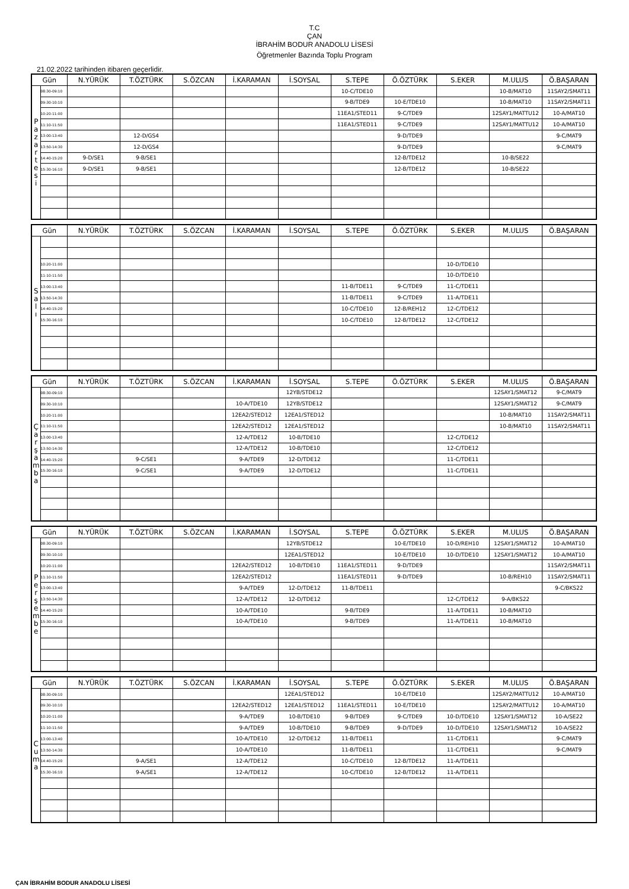T.C
ÇAN
İBRAHİM BODUR ANADOLU LİSESİ
Öğretmenler Bazında Toplu Program
21.02.2022 tarihinden itibaren geçerlidir.
| Gün | | N.YÜRÜK | T.ÖZTÜRK | S.ÖZCAN | İ.KARAMAN | İ.SOYSAL | S.TEPE | Ö.ÖZTÜRK | S.EKER | M.ULUS | Ö.BAŞARAN |
| --- | --- | --- | --- | --- | --- | --- | --- | --- | --- | --- | --- |
| P a z a r t e s i | 08:30-09:10 | | | | | | 10-C/TDE10 | | | 10-B/MAT10 | 11SAY2/SMAT11 |
| | 09:30-10:10 | | | | | | 9-B/TDE9 | 10-E/TDE10 | | 10-B/MAT10 | 11SAY2/SMAT11 |
| | 10:20-11:00 | | | | | | 11EA1/STED11 | 9-C/TDE9 | | 12SAY1/MATTU12 | 10-A/MAT10 |
| | 11:10-11:50 | | | | | | 11EA1/STED11 | 9-C/TDE9 | | 12SAY1/MATTU12 | 10-A/MAT10 |
| | 13:00-13:40 | | 12-D/GS4 | | | | | 9-D/TDE9 | | | 9-C/MAT9 |
| | 13:50-14:30 | | 12-D/GS4 | | | | | 9-D/TDE9 | | | 9-C/MAT9 |
| | 14:40-15:20 | 9-D/SE1 | 9-B/SE1 | | | | | 12-B/TDE12 | | 10-B/SE22 | |
| | 15:30-16:10 | 9-D/SE1 | 9-B/SE1 | | | | | 12-B/TDE12 | | 10-B/SE22 | |
| Gün | | N.YÜRÜK | T.ÖZTÜRK | S.ÖZCAN | İ.KARAMAN | İ.SOYSAL | S.TEPE | Ö.ÖZTÜRK | S.EKER | M.ULUS | Ö.BAŞARAN |
| --- | --- | --- | --- | --- | --- | --- | --- | --- | --- | --- | --- |
| S a l ı | | | | | | | | | | | |
| | 10:20-11:00 | | | | | | | | 10-D/TDE10 | | |
| | 11:10-11:50 | | | | | | | | 10-D/TDE10 | | |
| | 13:00-13:40 | | | | | | 11-B/TDE11 | 9-C/TDE9 | 11-C/TDE11 | | |
| | 13:50-14:30 | | | | | | 11-B/TDE11 | 9-C/TDE9 | 11-A/TDE11 | | |
| | 14:40-15:20 | | | | | | 10-C/TDE10 | 12-B/REH12 | 12-C/TDE12 | | |
| | 15:30-16:10 | | | | | | 10-C/TDE10 | 12-B/TDE12 | 12-C/TDE12 | | |
| Gün | | N.YÜRÜK | T.ÖZTÜRK | S.ÖZCAN | İ.KARAMAN | İ.SOYSAL | S.TEPE | Ö.ÖZTÜRK | S.EKER | M.ULUS | Ö.BAŞARAN |
| --- | --- | --- | --- | --- | --- | --- | --- | --- | --- | --- | --- |
| Ç a r ş a m b a | 08:30-09:10 | | | | | 12YB/STDE12 | | | | 12SAY1/SMAT12 | 9-C/MAT9 |
| | 09:30-10:10 | | | | 10-A/TDE10 | 12YB/STDE12 | | | | 12SAY1/SMAT12 | 9-C/MAT9 |
| | 10:20-11:00 | | | | 12EA2/STED12 | 12EA1/STED12 | | | | 10-B/MAT10 | 11SAY2/SMAT11 |
| | 11:10-11:50 | | | | 12EA2/STED12 | 12EA1/STED12 | | | | 10-B/MAT10 | 11SAY2/SMAT11 |
| | 13:00-13:40 | | | | 12-A/TDE12 | 10-B/TDE10 | | | 12-C/TDE12 | | |
| | 13:50-14:30 | | | | 12-A/TDE12 | 10-B/TDE10 | | | 12-C/TDE12 | | |
| | 14:40-15:20 | | 9-C/SE1 | | 9-A/TDE9 | 12-D/TDE12 | | | 11-C/TDE11 | | |
| | 15:30-16:10 | | 9-C/SE1 | | 9-A/TDE9 | 12-D/TDE12 | | | 11-C/TDE11 | | |
| Gün | | N.YÜRÜK | T.ÖZTÜRK | S.ÖZCAN | İ.KARAMAN | İ.SOYSAL | S.TEPE | Ö.ÖZTÜRK | S.EKER | M.ULUS | Ö.BAŞARAN |
| --- | --- | --- | --- | --- | --- | --- | --- | --- | --- | --- | --- |
| P e r ş e m b e | 08:30-09:10 | | | | | 12YB/STDE12 | | 10-E/TDE10 | 10-D/REH10 | 12SAY1/SMAT12 | 10-A/MAT10 |
| | 09:30-10:10 | | | | | 12EA1/STED12 | | 10-E/TDE10 | 10-D/TDE10 | 12SAY1/SMAT12 | 10-A/MAT10 |
| | 10:20-11:00 | | | | 12EA2/STED12 | 10-B/TDE10 | 11EA1/STED11 | 9-D/TDE9 | | | 11SAY2/SMAT11 |
| | 11:10-11:50 | | | | 12EA2/STED12 | | 11EA1/STED11 | 9-D/TDE9 | | 10-B/REH10 | 11SAY2/SMAT11 |
| | 13:00-13:40 | | | | 9-A/TDE9 | 12-D/TDE12 | 11-B/TDE11 | | | | 9-C/BKS22 |
| | 13:50-14:30 | | | | 12-A/TDE12 | 12-D/TDE12 | | | 12-C/TDE12 | 9-A/BKS22 | |
| | 14:40-15:20 | | | | 10-A/TDE10 | | 9-B/TDE9 | | 11-A/TDE11 | 10-B/MAT10 | |
| | 15:30-16:10 | | | | 10-A/TDE10 | | 9-B/TDE9 | | 11-A/TDE11 | 10-B/MAT10 | |
| Gün | | N.YÜRÜK | T.ÖZTÜRK | S.ÖZCAN | İ.KARAMAN | İ.SOYSAL | S.TEPE | Ö.ÖZTÜRK | S.EKER | M.ULUS | Ö.BAŞARAN |
| --- | --- | --- | --- | --- | --- | --- | --- | --- | --- | --- | --- |
| C u m a | 08:30-09:10 | | | | | 12EA1/STED12 | | 10-E/TDE10 | | 12SAY2/MATTU12 | 10-A/MAT10 |
| | 09:30-10:10 | | | | 12EA2/STED12 | 12EA1/STED12 | 11EA1/STED11 | 10-E/TDE10 | | 12SAY2/MATTU12 | 10-A/MAT10 |
| | 10:20-11:00 | | | | 9-A/TDE9 | 10-B/TDE10 | 9-B/TDE9 | 9-C/TDE9 | 10-D/TDE10 | 12SAY1/SMAT12 | 10-A/SE22 |
| | 11:10-11:50 | | | | 9-A/TDE9 | 10-B/TDE10 | 9-B/TDE9 | 9-D/TDE9 | 10-D/TDE10 | 12SAY1/SMAT12 | 10-A/SE22 |
| | 13:00-13:40 | | | | 10-A/TDE10 | 12-D/TDE12 | 11-B/TDE11 | | 11-C/TDE11 | | 9-C/MAT9 |
| | 13:50-14:30 | | | | 10-A/TDE10 | | 11-B/TDE11 | | 11-C/TDE11 | | 9-C/MAT9 |
| | 14:40-15:20 | | 9-A/SE1 | | 12-A/TDE12 | | 10-C/TDE10 | 12-B/TDE12 | 11-A/TDE11 | | |
| | 15:30-16:10 | | 9-A/SE1 | | 12-A/TDE12 | | 10-C/TDE10 | 12-B/TDE12 | 11-A/TDE11 | | |
ÇAN İBRAHİM BODUR ANADOLU LİSESİ